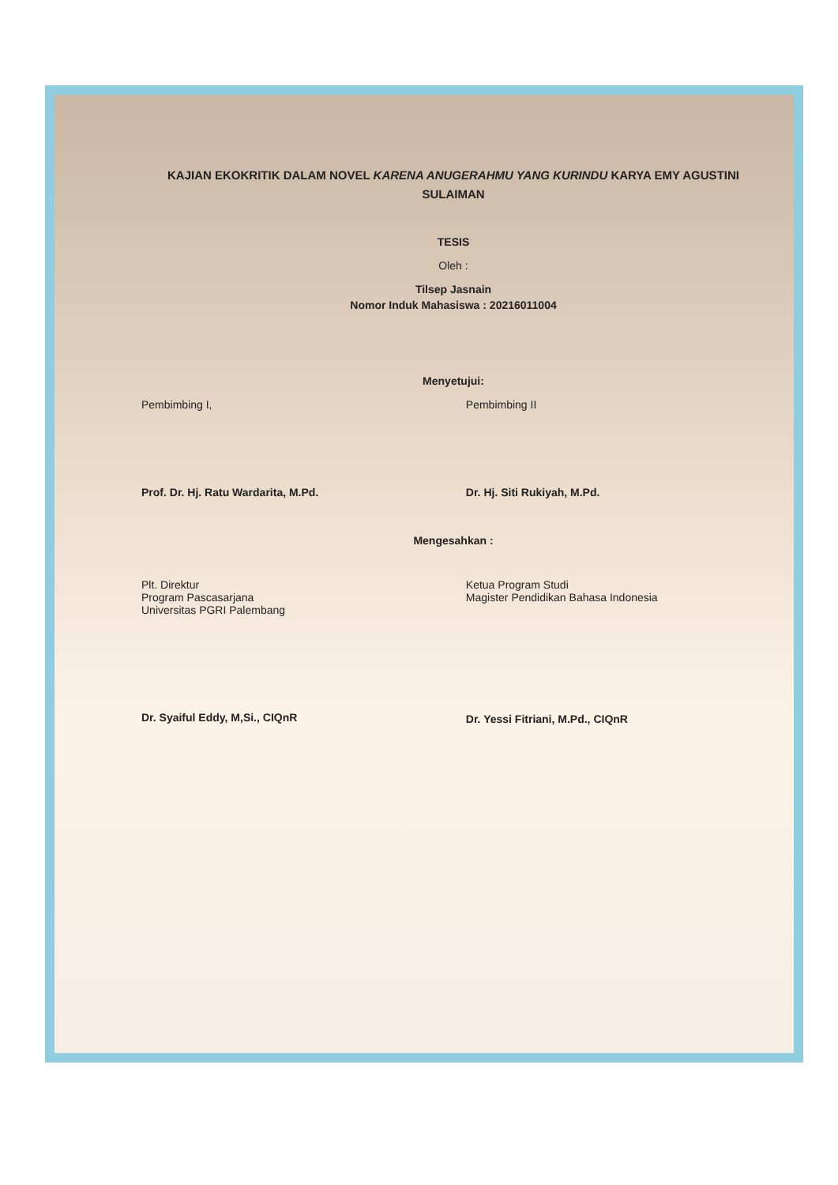KAJIAN EKOKRITIK DALAM NOVEL KARENA ANUGERAHMU YANG KURINDU KARYA EMY AGUSTINI SULAIMAN
TESIS
Oleh :
Tilsep Jasnain
Nomor Induk Mahasiswa : 20216011004
Menyetujui:
Pembimbing I,
Prof. Dr. Hj. Ratu Wardarita, M.Pd.
Pembimbing II
Dr. Hj. Siti Rukiyah, M.Pd.
Mengesahkan :
Plt. Direktur
Program Pascasarjana
Universitas PGRI Palembang
Dr. Syaiful Eddy, M,Si., CIQnR
Ketua Program Studi
Magister Pendidikan Bahasa Indonesia
Dr. Yessi Fitriani, M.Pd., CIQnR